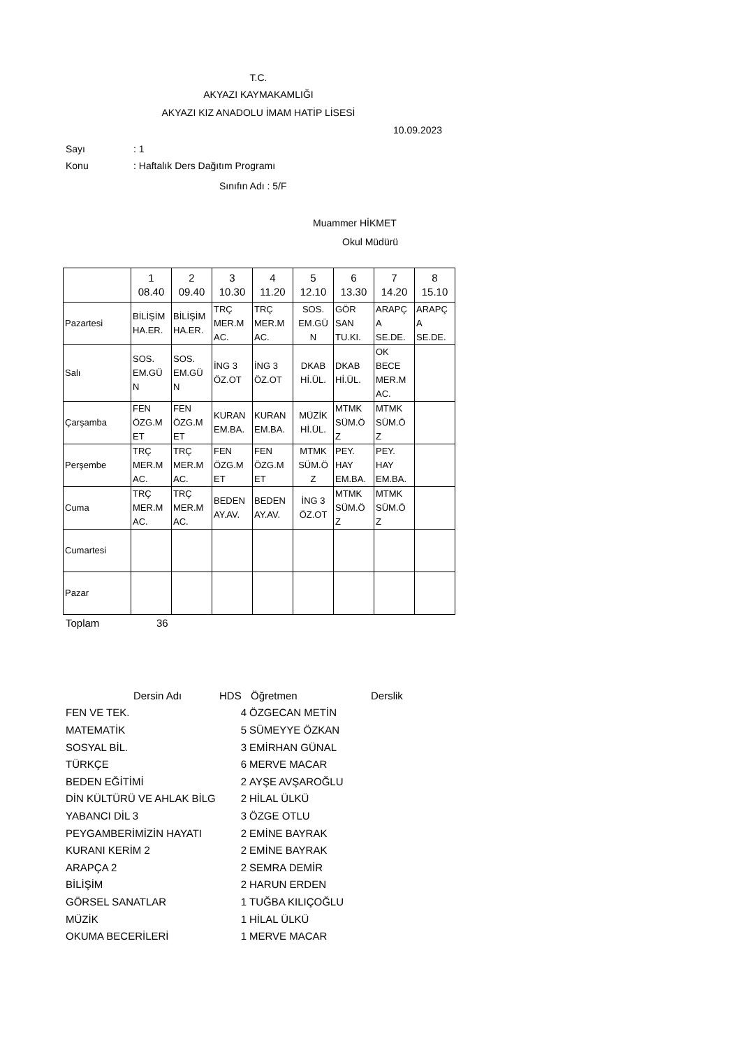T.C.
AKYAZI KAYMAKAMLIĞI
AKYAZI KIZ ANADOLU İMAM HATİP LİSESİ
10.09.2023
Sayı: 1
Konu: Haftalık Ders Dağıtım Programı
Sınıfın Adı : 5/F
Muammer HİKMET
Okul Müdürü
| | 1 08.40 | 2 09.40 | 3 10.30 | 4 11.20 | 5 12.10 | 6 13.30 | 7 14.20 | 8 15.10 |
| --- | --- | --- | --- | --- | --- | --- | --- | --- |
| Pazartesi | BİLİŞİM HA.ER. | BİLİŞİM HA.ER. | TRÇ MER.M AC. | TRÇ MER.M AC. | SOS. EM.GÜ N | GÖR SAN TU.KI. | ARAPÇ A SE.DE. | ARAPÇ A SE.DE. |
| Salı | SOS. EM.GÜ N | SOS. EM.GÜ N | İNG 3 ÖZ.OT | İNG 3 ÖZ.OT | DKAB Hİ.ÜL. | DKAB Hİ.ÜL. | OK BECE MER.M AC. | |
| Çarşamba | FEN ÖZG.M ET | FEN ÖZG.M ET | KURAN EM.BA. | KURAN EM.BA. | MÜZİK Hİ.ÜL. | MTMK SÜM.Ö Z | MTMK SÜM.Ö Z | |
| Perşembe | TRÇ MER.M AC. | TRÇ MER.M AC. | FEN ÖZG.M ET | FEN ÖZG.M ET | MTMK SÜM.Ö Z | PEY. HAY EM.BA. | PEY. HAY EM.BA. | |
| Cuma | TRÇ MER.M AC. | TRÇ MER.M AC. | BEDEN AY.AV. | BEDEN AY.AV. | İNG 3 ÖZ.OT | MTMK SÜM.Ö Z | MTMK SÜM.Ö Z | |
| Cumartesi | | | | | | | | |
| Pazar | | | | | | | | |
Toplam 36
| Dersin Adı | HDS | Öğretmen | Derslik |
| FEN VE TEK. | 4 | ÖZGECAN METİN | |
| MATEMATİK | 5 | SÜMEYYE ÖZKAN | |
| SOSYAL BİL. | 3 | EMİRHAN GÜNAL | |
| TÜRKÇE | 6 | MERVE MACAR | |
| BEDEN EĞİTİMİ | 2 | AYŞE AVŞAROĞLU | |
| DİN KÜLTÜRÜ VE AHLAK BİLG | 2 | HİLAL ÜLKÜ | |
| YABANCI DİL 3 | 3 | ÖZGE OTLU | |
| PEYGAMBERİMİZİN HAYATI | 2 | EMİNE BAYRAK | |
| KURANI KERİM 2 | 2 | EMİNE BAYRAK | |
| ARAPÇA 2 | 2 | SEMRA DEMİR | |
| BİLİŞİM | 2 | HARUN ERDEN | |
| GÖRSEL SANATLAR | 1 | TUĞBA KILIÇOĞLU | |
| MÜZİK | 1 | HİLAL ÜLKÜ | |
| OKUMA BECERİLERİ | 1 | MERVE MACAR | |